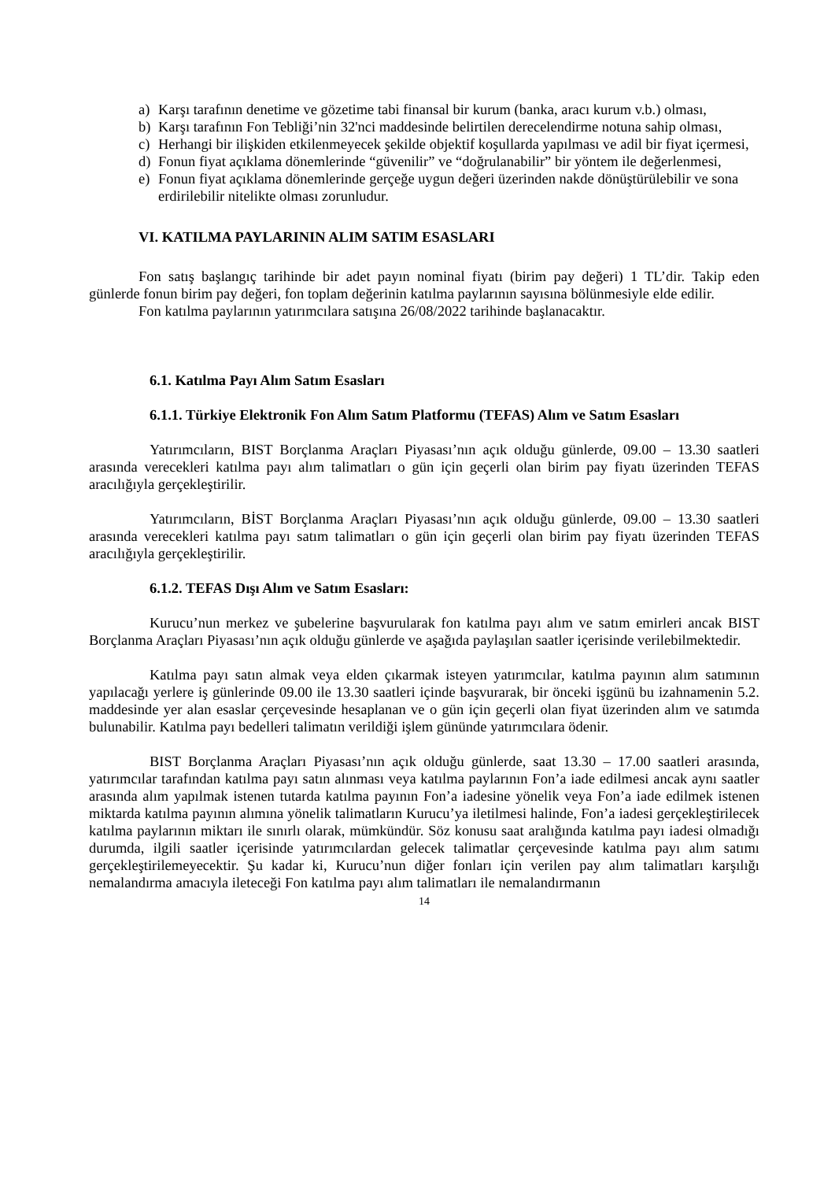a) Karşı tarafının denetime ve gözetime tabi finansal bir kurum (banka, aracı kurum v.b.) olması,
b) Karşı tarafının Fon Tebliği’nin 32'nci maddesinde belirtilen derecelendirme notuna sahip olması,
c) Herhangi bir ilişkiden etkilenmeyecek şekilde objektif koşullarda yapılması ve adil bir fiyat içermesi,
d) Fonun fiyat açıklama dönemlerinde “güvenilir” ve “doğrulanabilir” bir yöntem ile değerlenmesi,
e) Fonun fiyat açıklama dönemlerinde gerçeğe uygun değeri üzerinden nakde dönüştürülebilir ve sona erdirilebilir nitelikte olması zorunludur.
VI. KATILMA PAYLARININ ALIM SATIM ESASLARI
Fon satış başlangıç tarihinde bir adet payın nominal fiyatı (birim pay değeri) 1 TL’dir. Takip eden günlerde fonun birim pay değeri, fon toplam değerinin katılma paylarının sayısına bölünmesiyle elde edilir.
Fon katılma paylarının yatırımcılara satışına 26/08/2022 tarihinde başlanacaktır.
6.1. Katılma Payı Alım Satım Esasları
6.1.1. Türkiye Elektronik Fon Alım Satım Platformu (TEFAS) Alım ve Satım Esasları
Yatırımcıların, BIST Borçlanma Araçları Piyasası’nın açık olduğu günlerde, 09.00 – 13.30 saatleri arasında verecekleri katılma payı alım talimatları o gün için geçerli olan birim pay fiyatı üzerinden TEFAS aracılığıyla gerçekleştirilir.
Yatırımcıların, BİST Borçlanma Araçları Piyasası’nın açık olduğu günlerde, 09.00 – 13.30 saatleri arasında verecekleri katılma payı satım talimatları o gün için geçerli olan birim pay fiyatı üzerinden TEFAS aracılığıyla gerçekleştirilir.
6.1.2. TEFAS Dışı Alım ve Satım Esasları:
Kurucu’nun merkez ve şubelerine başvurularak fon katılma payı alım ve satım emirleri ancak BIST Borçlanma Araçları Piyasası’nın açık olduğu günlerde ve aşağıda paylaşılan saatler içerisinde verilebilmektedir.
Katılma payı satın almak veya elden çıkarmak isteyen yatırımcılar, katılma payının alım satımının yapılacağı yerlere iş günlerinde 09.00 ile 13.30 saatleri içinde başvurarak, bir önceki işgünü bu izahnamenin 5.2. maddesinde yer alan esaslar çerçevesinde hesaplanan ve o gün için geçerli olan fiyat üzerinden alım ve satımda bulunabilir. Katılma payı bedelleri talimatın verildiği işlem gününde yatırımcılara ödenir.
BIST Borçlanma Araçları Piyasası’nın açık olduğu günlerde, saat 13.30 – 17.00 saatleri arasında, yatırımcılar tarafından katılma payı satın alınması veya katılma paylarının Fon’a iade edilmesi ancak aynı saatler arasında alım yapılmak istenen tutarda katılma payının Fon’a iadesine yönelik veya Fon’a iade edilmek istenen miktarda katılma payının alımına yönelik talimatların Kurucu’ya iletilmesi halinde, Fon’a iadesi gerçekleştirilecek katılma paylarının miktarı ile sınırlı olarak, mümkündür. Söz konusu saat aralığında katılma payı iadesi olmadığı durumda, ilgili saatler içerisinde yatırımcılardan gelecek talimatlar çerçevesinde katılma payı alım satımı gerçekleştirilemeyecektir. Şu kadar ki, Kurucu’nun diğer fonları için verilen pay alım talimatları karşılığı nemalandırma amacıyla ileteceği Fon katılma payı alım talimatları ile nemalandırmanın
14